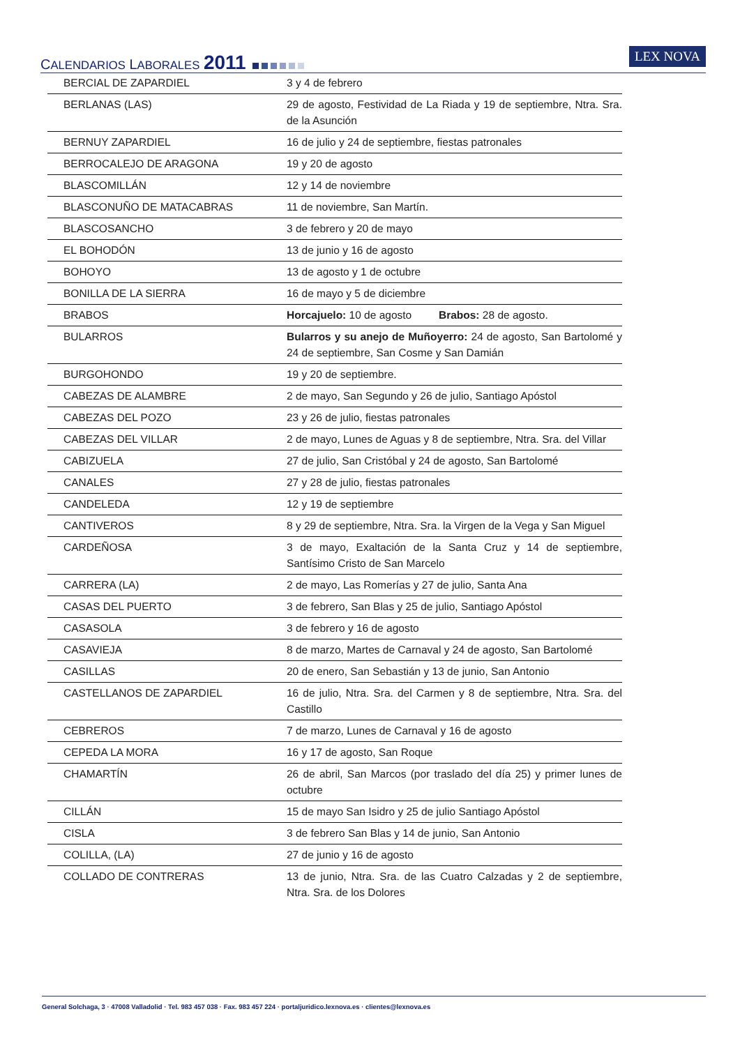CALENDARIOS LABORALES 2011 LEX NOVA
| BERCIAL DE ZAPARDIEL | 3 y 4 de febrero |
| BERLANAS (LAS) | 29 de agosto, Festividad de La Riada y 19 de septiembre, Ntra. Sra. de la Asunción |
| BERNUY ZAPARDIEL | 16 de julio y 24 de septiembre, fiestas patronales |
| BERROCALEJO DE ARAGONA | 19 y 20 de agosto |
| BLASCOMILLÁN | 12 y 14 de noviembre |
| BLASCONUÑO DE MATACABRAS | 11 de noviembre, San Martín. |
| BLASCOSANCHO | 3 de febrero y 20 de mayo |
| EL BOHODÓN | 13 de junio y 16 de agosto |
| BOHOYO | 13 de agosto y 1 de octubre |
| BONILLA DE LA SIERRA | 16 de mayo y 5 de diciembre |
| BRABOS | Horcajuelo: 10 de agosto Brabos: 28 de agosto. |
| BULARROS | Bularros y su anejo de Muñoyerro: 24 de agosto, San Bartolomé y 24 de septiembre, San Cosme y San Damián |
| BURGOHONDO | 19 y 20 de septiembre. |
| CABEZAS DE ALAMBRE | 2 de mayo, San Segundo y 26 de julio, Santiago Apóstol |
| CABEZAS DEL POZO | 23 y 26 de julio, fiestas patronales |
| CABEZAS DEL VILLAR | 2 de mayo, Lunes de Aguas y 8 de septiembre, Ntra. Sra. del Villar |
| CABIZUELA | 27 de julio, San Cristóbal y 24 de agosto, San Bartolomé |
| CANALES | 27 y 28 de julio, fiestas patronales |
| CANDELEDA | 12 y 19 de septiembre |
| CANTIVEROS | 8 y 29 de septiembre, Ntra. Sra. la Virgen de la Vega y San Miguel |
| CARDEÑOSA | 3 de mayo, Exaltación de la Santa Cruz y 14 de septiembre, Santísimo Cristo de San Marcelo |
| CARRERA (LA) | 2 de mayo, Las Romerías y 27 de julio, Santa Ana |
| CASAS DEL PUERTO | 3 de febrero, San Blas y 25 de julio, Santiago Apóstol |
| CASASOLA | 3 de febrero y 16 de agosto |
| CASAVIEJA | 8 de marzo, Martes de Carnaval y 24 de agosto, San Bartolomé |
| CASILLAS | 20 de enero, San Sebastián y 13 de junio, San Antonio |
| CASTELLANOS DE ZAPARDIEL | 16 de julio, Ntra. Sra. del Carmen y 8 de septiembre, Ntra. Sra. del Castillo |
| CEBREROS | 7 de marzo, Lunes de Carnaval y 16 de agosto |
| CEPEDA LA MORA | 16 y 17 de agosto, San Roque |
| CHAMARTÍN | 26 de abril, San Marcos (por traslado del día 25) y primer lunes de octubre |
| CILLÁN | 15 de mayo San Isidro y 25 de julio Santiago Apóstol |
| CISLA | 3 de febrero San Blas y 14 de junio, San Antonio |
| COLILLA, (LA) | 27 de junio y 16 de agosto |
| COLLADO DE CONTRERAS | 13 de junio, Ntra. Sra. de las Cuatro Calzadas y 2 de septiembre, Ntra. Sra. de los Dolores |
General Solchaga, 3 · 47008 Valladolid · Tel. 983 457 038 · Fax. 983 457 224 · portaljuridico.lexnova.es · clientes@lexnova.es